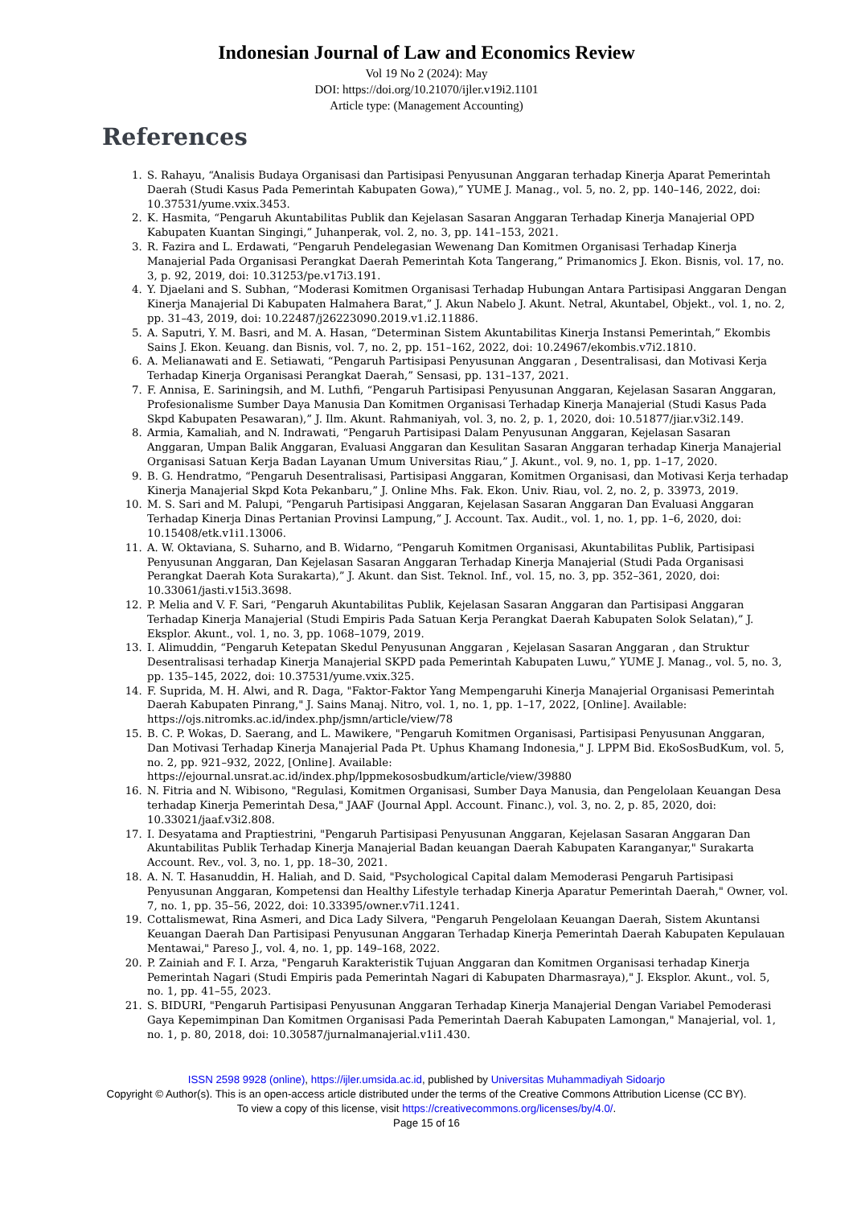Indonesian Journal of Law and Economics Review
Vol 19 No 2 (2024): May
DOI: https://doi.org/10.21070/ijler.v19i2.1101
Article type: (Management Accounting)
References
1. S. Rahayu, “Analisis Budaya Organisasi dan Partisipasi Penyusunan Anggaran terhadap Kinerja Aparat Pemerintah Daerah (Studi Kasus Pada Pemerintah Kabupaten Gowa),” YUME J. Manag., vol. 5, no. 2, pp. 140–146, 2022, doi: 10.37531/yume.vxix.3453.
2. K. Hasmita, “Pengaruh Akuntabilitas Publik dan Kejelasan Sasaran Anggaran Terhadap Kinerja Manajerial OPD Kabupaten Kuantan Singingi,” Juhanperak, vol. 2, no. 3, pp. 141–153, 2021.
3. R. Fazira and L. Erdawati, “Pengaruh Pendelegasian Wewenang Dan Komitmen Organisasi Terhadap Kinerja Manajerial Pada Organisasi Perangkat Daerah Pemerintah Kota Tangerang,” Primanomics J. Ekon. Bisnis, vol. 17, no. 3, p. 92, 2019, doi: 10.31253/pe.v17i3.191.
4. Y. Djaelani and S. Subhan, “Moderasi Komitmen Organisasi Terhadap Hubungan Antara Partisipasi Anggaran Dengan Kinerja Manajerial Di Kabupaten Halmahera Barat,” J. Akun Nabelo J. Akunt. Netral, Akuntabel, Objekt., vol. 1, no. 2, pp. 31–43, 2019, doi: 10.22487/j26223090.2019.v1.i2.11886.
5. A. Saputri, Y. M. Basri, and M. A. Hasan, “Determinan Sistem Akuntabilitas Kinerja Instansi Pemerintah,” Ekombis Sains J. Ekon. Keuang. dan Bisnis, vol. 7, no. 2, pp. 151–162, 2022, doi: 10.24967/ekombis.v7i2.1810.
6. A. Melianawati and E. Setiawati, “Pengaruh Partisipasi Penyusunan Anggaran , Desentralisasi, dan Motivasi Kerja Terhadap Kinerja Organisasi Perangkat Daerah,” Sensasi, pp. 131–137, 2021.
7. F. Annisa, E. Sariningsih, and M. Luthfi, “Pengaruh Partisipasi Penyusunan Anggaran, Kejelasan Sasaran Anggaran, Profesionalisme Sumber Daya Manusia Dan Komitmen Organisasi Terhadap Kinerja Manajerial (Studi Kasus Pada Skpd Kabupaten Pesawaran),” J. Ilm. Akunt. Rahmaniyah, vol. 3, no. 2, p. 1, 2020, doi: 10.51877/jiar.v3i2.149.
8. Armia, Kamaliah, and N. Indrawati, “Pengaruh Partisipasi Dalam Penyusunan Anggaran, Kejelasan Sasaran Anggaran, Umpan Balik Anggaran, Evaluasi Anggaran dan Kesulitan Sasaran Anggaran terhadap Kinerja Manajerial Organisasi Satuan Kerja Badan Layanan Umum Universitas Riau,” J. Akunt., vol. 9, no. 1, pp. 1–17, 2020.
9. B. G. Hendratmo, “Pengaruh Desentralisasi, Partisipasi Anggaran, Komitmen Organisasi, dan Motivasi Kerja terhadap Kinerja Manajerial Skpd Kota Pekanbaru,” J. Online Mhs. Fak. Ekon. Univ. Riau, vol. 2, no. 2, p. 33973, 2019.
10. M. S. Sari and M. Palupi, “Pengaruh Partisipasi Anggaran, Kejelasan Sasaran Anggaran Dan Evaluasi Anggaran Terhadap Kinerja Dinas Pertanian Provinsi Lampung,” J. Account. Tax. Audit., vol. 1, no. 1, pp. 1–6, 2020, doi: 10.15408/etk.v1i1.13006.
11. A. W. Oktaviana, S. Suharno, and B. Widarno, “Pengaruh Komitmen Organisasi, Akuntabilitas Publik, Partisipasi Penyusunan Anggaran, Dan Kejelasan Sasaran Anggaran Terhadap Kinerja Manajerial (Studi Pada Organisasi Perangkat Daerah Kota Surakarta),” J. Akunt. dan Sist. Teknol. Inf., vol. 15, no. 3, pp. 352–361, 2020, doi: 10.33061/jasti.v15i3.3698.
12. P. Melia and V. F. Sari, “Pengaruh Akuntabilitas Publik, Kejelasan Sasaran Anggaran dan Partisipasi Anggaran Terhadap Kinerja Manajerial (Studi Empiris Pada Satuan Kerja Perangkat Daerah Kabupaten Solok Selatan),” J. Eksplor. Akunt., vol. 1, no. 3, pp. 1068–1079, 2019.
13. I. Alimuddin, “Pengaruh Ketepatan Skedul Penyusunan Anggaran , Kejelasan Sasaran Anggaran , dan Struktur Desentralisasi terhadap Kinerja Manajerial SKPD pada Pemerintah Kabupaten Luwu,” YUME J. Manag., vol. 5, no. 3, pp. 135–145, 2022, doi: 10.37531/yume.vxix.325.
14. F. Suprida, M. H. Alwi, and R. Daga, "Faktor-Faktor Yang Mempengaruhi Kinerja Manajerial Organisasi Pemerintah Daerah Kabupaten Pinrang," J. Sains Manaj. Nitro, vol. 1, no. 1, pp. 1–17, 2022, [Online]. Available: https://ojs.nitromks.ac.id/index.php/jsmn/article/view/78
15. B. C. P. Wokas, D. Saerang, and L. Mawikere, "Pengaruh Komitmen Organisasi, Partisipasi Penyusunan Anggaran, Dan Motivasi Terhadap Kinerja Manajerial Pada Pt. Uphus Khamang Indonesia," J. LPPM Bid. EkoSosBudKum, vol. 5, no. 2, pp. 921–932, 2022, [Online]. Available: https://ejournal.unsrat.ac.id/index.php/lppmekososbudkum/article/view/39880
16. N. Fitria and N. Wibisono, "Regulasi, Komitmen Organisasi, Sumber Daya Manusia, dan Pengelolaan Keuangan Desa terhadap Kinerja Pemerintah Desa," JAAF (Journal Appl. Account. Financ.), vol. 3, no. 2, p. 85, 2020, doi: 10.33021/jaaf.v3i2.808.
17. I. Desyatama and Praptiestrini, "Pengaruh Partisipasi Penyusunan Anggaran, Kejelasan Sasaran Anggaran Dan Akuntabilitas Publik Terhadap Kinerja Manajerial Badan keuangan Daerah Kabupaten Karanganyar," Surakarta Account. Rev., vol. 3, no. 1, pp. 18–30, 2021.
18. A. N. T. Hasanuddin, H. Haliah, and D. Said, "Psychological Capital dalam Memoderasi Pengaruh Partisipasi Penyusunan Anggaran, Kompetensi dan Healthy Lifestyle terhadap Kinerja Aparatur Pemerintah Daerah," Owner, vol. 7, no. 1, pp. 35–56, 2022, doi: 10.33395/owner.v7i1.1241.
19. Cottalismewat, Rina Asmeri, and Dica Lady Silvera, "Pengaruh Pengelolaan Keuangan Daerah, Sistem Akuntansi Keuangan Daerah Dan Partisipasi Penyusunan Anggaran Terhadap Kinerja Pemerintah Daerah Kabupaten Kepulauan Mentawai," Pareso J., vol. 4, no. 1, pp. 149–168, 2022.
20. P. Zainiah and F. I. Arza, "Pengaruh Karakteristik Tujuan Anggaran dan Komitmen Organisasi terhadap Kinerja Pemerintah Nagari (Studi Empiris pada Pemerintah Nagari di Kabupaten Dharmasraya)," J. Eksplor. Akunt., vol. 5, no. 1, pp. 41–55, 2023.
21. S. BIDURI, "Pengaruh Partisipasi Penyusunan Anggaran Terhadap Kinerja Manajerial Dengan Variabel Pemoderasi Gaya Kepemimpinan Dan Komitmen Organisasi Pada Pemerintah Daerah Kabupaten Lamongan," Manajerial, vol. 1, no. 1, p. 80, 2018, doi: 10.30587/jurnalmanajerial.v1i1.430.
ISSN 2598 9928 (online), https://ijler.umsida.ac.id, published by Universitas Muhammadiyah Sidoarjo
Copyright © Author(s). This is an open-access article distributed under the terms of the Creative Commons Attribution License (CC BY). To view a copy of this license, visit https://creativecommons.org/licenses/by/4.0/.
Page 15 of 16